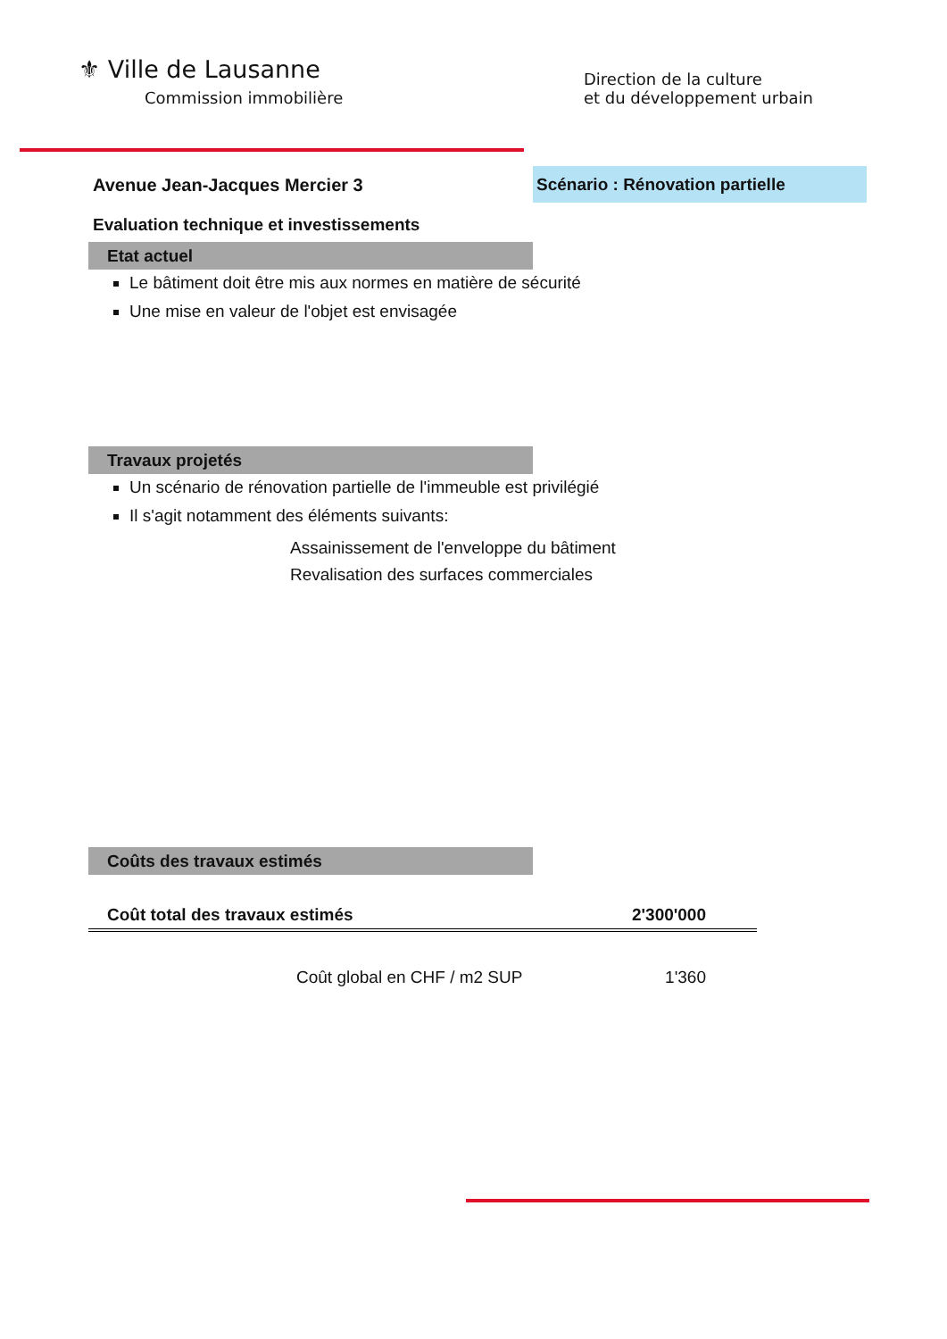⚜ Ville de Lausanne
Commission immobilière
Direction de la culture
et du développement urbain
Avenue Jean-Jacques Mercier 3
Scénario : Rénovation partielle
Evaluation technique et investissements
Etat actuel
Le bâtiment doit être mis aux normes en matière de sécurité
Une mise en valeur de l'objet est envisagée
Travaux projetés
Un scénario de rénovation partielle de l'immeuble est privilégié
Il s'agit notamment des éléments suivants:
Assainissement de l'enveloppe du bâtiment
Revalisation des surfaces commerciales
Coûts des travaux estimés
| Coût total des travaux estimés | 2'300'000 |
| Coût global en CHF / m2 SUP | 1'360 |